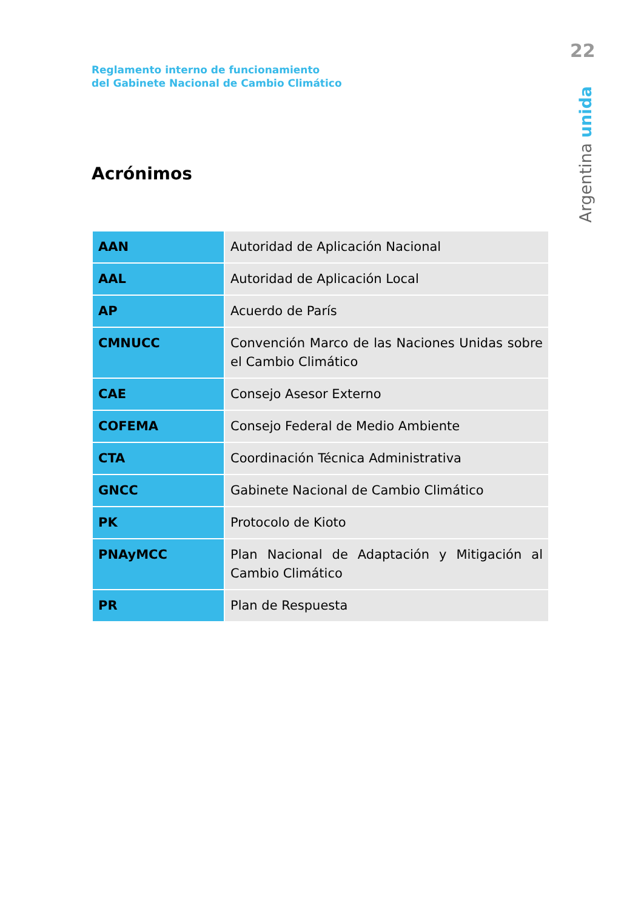22
Reglamento interno de funcionamiento
del Gabinete Nacional de Cambio Climático
Argentina unida
Acrónimos
| AAN | Autoridad de Aplicación Nacional |
| AAL | Autoridad de Aplicación Local |
| AP | Acuerdo de París |
| CMNUCC | Convención Marco de las Naciones Unidas sobre el Cambio Climático |
| CAE | Consejo Asesor Externo |
| COFEMA | Consejo Federal de Medio Ambiente |
| CTA | Coordinación Técnica Administrativa |
| GNCC | Gabinete Nacional de Cambio Climático |
| PK | Protocolo de Kioto |
| PNAyMCC | Plan Nacional de Adaptación y Mitigación al Cambio Climático |
| PR | Plan de Respuesta |